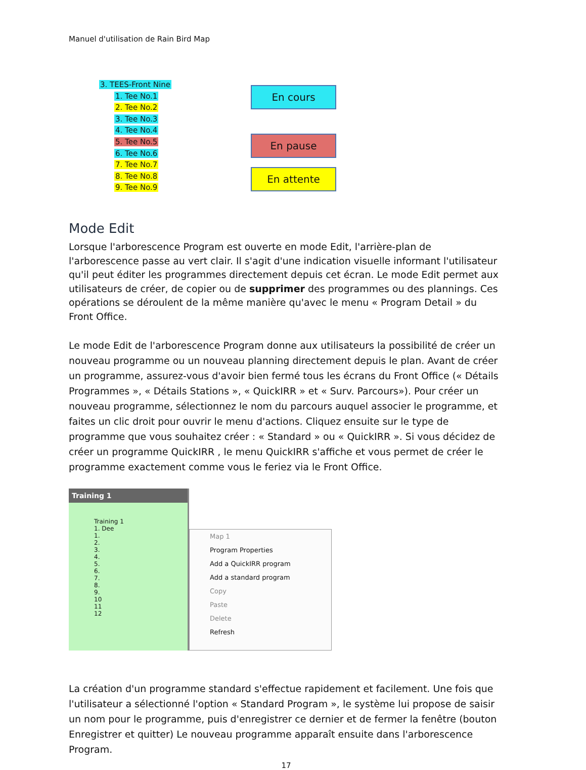Manuel d'utilisation de Rain Bird Map
3. TEES-Front Nine
1. Tee No.1
2. Tee No.2
3. Tee No.3
4. Tee No.4
5. Tee No.5
6. Tee No.6
7. Tee No.7
8. Tee No.8
9. Tee No.9
En cours
En pause
En attente
Mode Edit
Lorsque l'arborescence Program est ouverte en mode Edit, l'arrière-plan de l'arborescence passe au vert clair. Il s'agit d'une indication visuelle informant l'utilisateur qu'il peut éditer les programmes directement depuis cet écran. Le mode Edit permet aux utilisateurs de créer, de copier ou de supprimer des programmes ou des plannings. Ces opérations se déroulent de la même manière qu'avec le menu « Program Detail » du Front Office.
Le mode Edit de l'arborescence Program donne aux utilisateurs la possibilité de créer un nouveau programme ou un nouveau planning directement depuis le plan. Avant de créer un programme, assurez-vous d'avoir bien fermé tous les écrans du Front Office (« Détails Programmes », « Détails Stations », « QuickIRR » et « Surv. Parcours»). Pour créer un nouveau programme, sélectionnez le nom du parcours auquel associer le programme, et faites un clic droit pour ouvrir le menu d'actions. Cliquez ensuite sur le type de programme que vous souhaitez créer : « Standard » ou « QuickIRR ». Si vous décidez de créer un programme QuickIRR , le menu QuickIRR s'affiche et vous permet de créer le programme exactement comme vous le feriez via le Front Office.
Training 1
Training 1
1. Dee
1.
2.
3.
4.
5.
6.
7.
8.
9.
10
11
12
Map 1
Program Properties
Add a QuickIRR program
Add a standard program
Copy
Paste
Delete
Refresh
La création d'un programme standard s'effectue rapidement et facilement. Une fois que l'utilisateur a sélectionné l'option « Standard Program », le système lui propose de saisir un nom pour le programme, puis d'enregistrer ce dernier et de fermer la fenêtre (bouton Enregistrer et quitter) Le nouveau programme apparaît ensuite dans l'arborescence Program.
17